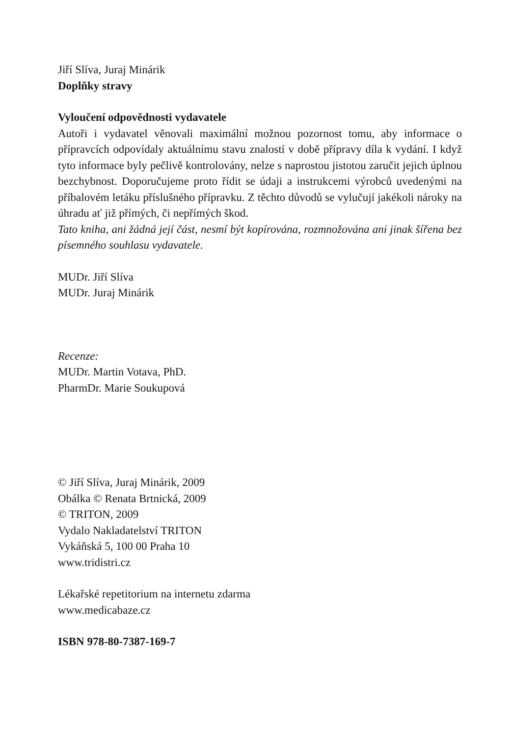Jiří Slíva, Juraj Minárik
Doplňky stravy
Vyloučení odpovědnosti vydavatele
Autoři i vydavatel věnovali maximální možnou pozornost tomu, aby informace o přípravcích odpovídaly aktuálnímu stavu znalostí v době přípravy díla k vydání. I když tyto informace byly pečlivě kontrolovány, nelze s naprostou jistotou zaručit jejich úplnou bezchybnost. Doporučujeme proto řídit se údaji a instrukcemi výrobců uvedenými na příbalovém letáku příslušného přípravku. Z těchto důvodů se vylučují jakékoli nároky na úhradu ať již přímých, či nepřímých škod.
Tato kniha, ani žádná její část, nesmí být kopírována, rozmnožována ani jinak šířena bez písemného souhlasu vydavatele.
MUDr. Jiří Slíva
MUDr. Juraj Minárik
Recenze:
MUDr. Martin Votava, PhD.
PharmDr. Marie Soukupová
© Jiří Slíva, Juraj Minárik, 2009
Obálka © Renata Brtnická, 2009
© TRITON, 2009
Vydalo Nakladatelství TRITON
Vykáňská 5, 100 00 Praha 10
www.tridistri.cz
Lékařské repetitorium na internetu zdarma
www.medicabaze.cz
ISBN 978-80-7387-169-7